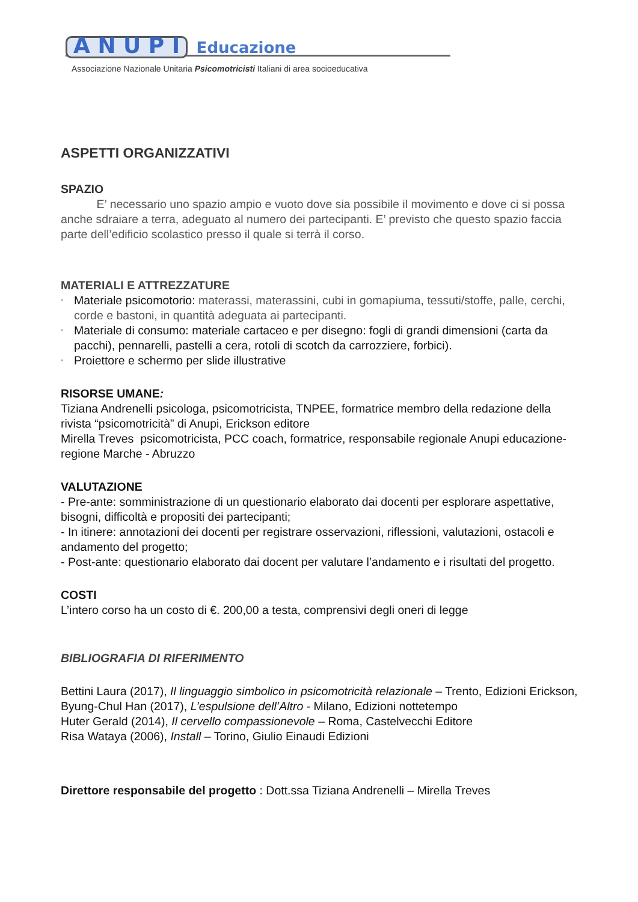A N U P I
Educazione
Associazione Nazionale Unitaria Psicomotricisti Italiani di area socioeducativa
ASPETTI ORGANIZZATIVI
SPAZIO
E’ necessario uno spazio ampio e vuoto dove sia possibile il movimento e dove ci si possa anche sdraiare a terra, adeguato al numero dei partecipanti. E’ previsto che questo spazio faccia parte dell’edificio scolastico presso il quale si terrà il corso.
MATERIALI E ATTREZZATURE
• Materiale psicomotorio: materassi, materassini, cubi in gomapiuma, tessuti/stoffe, palle, cerchi, corde e bastoni, in quantità adeguata ai partecipanti.
• Materiale di consumo: materiale cartaceo e per disegno: fogli di grandi dimensioni (carta da pacchi), pennarelli, pastelli a cera, rotoli di scotch da carrozziere, forbici).
• Proiettore e schermo per slide illustrative
RISORSE UMANE:
Tiziana Andrenelli psicologa, psicomotricista, TNPEE, formatrice membro della redazione della rivista “psicomotricità” di Anupi, Erickson editore
Mirella Treves psicomotricista, PCC coach, formatrice, responsabile regionale Anupi educazione- regione Marche - Abruzzo
VALUTAZIONE
- Pre-ante: somministrazione di un questionario elaborato dai docenti per esplorare aspettative, bisogni, difficoltà e propositi dei partecipanti;
- In itinere: annotazioni dei docenti per registrare osservazioni, riflessioni, valutazioni, ostacoli e andamento del progetto;
- Post-ante: questionario elaborato dai docent per valutare l’andamento e i risultati del progetto.
COSTI
L’intero corso ha un costo di €. 200,00 a testa, comprensivi degli oneri di legge
BIBLIOGRAFIA DI RIFERIMENTO
Bettini Laura (2017), Il linguaggio simbolico in psicomotricità relazionale – Trento, Edizioni Erickson,
Byung-Chul Han (2017), L’espulsione dell’Altro - Milano, Edizioni nottetempo
Huter Gerald (2014), Il cervello compassionevole – Roma, Castelvecchi Editore
Risa Wataya (2006), Install – Torino, Giulio Einaudi Edizioni
Direttore responsabile del progetto : Dott.ssa Tiziana Andrenelli – Mirella Treves